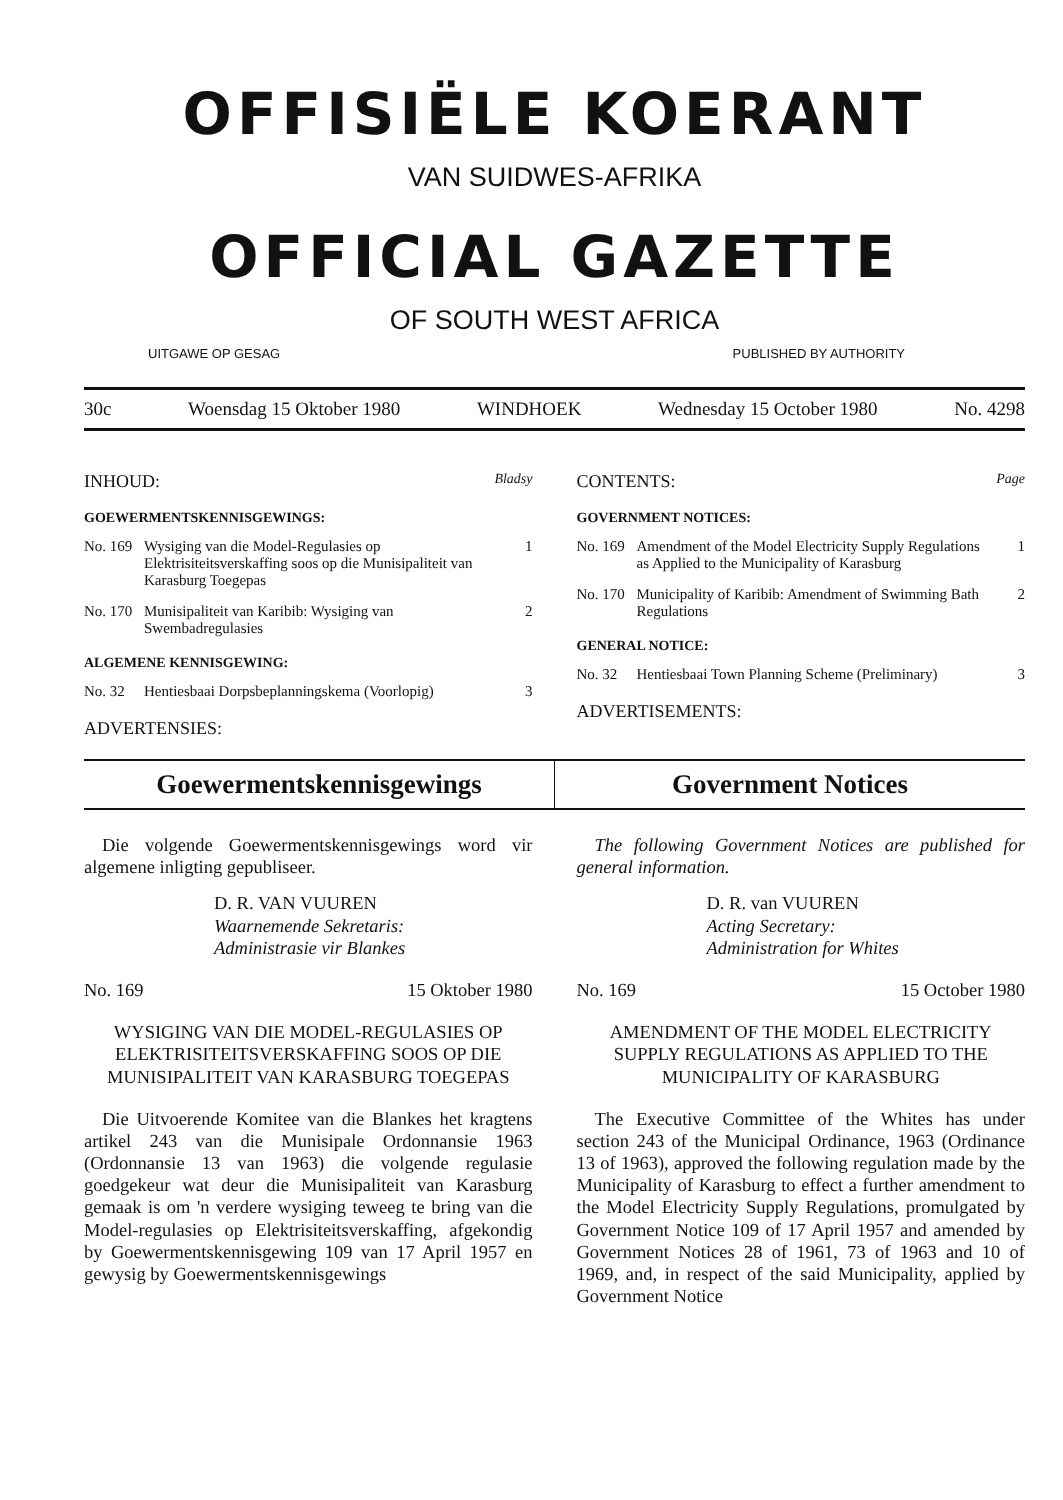OFFISIËLE KOERANT
VAN SUIDWES-AFRIKA
OFFICIAL GAZETTE
OF SOUTH WEST AFRICA
UITGAWE OP GESAG PUBLISHED BY AUTHORITY
30c Woensdag 15 Oktober 1980 WINDHOEK Wednesday 15 October 1980 No. 4298
INHOUD: Bladsy
GOEWERMENTSKENNISGEWINGS:
No. 169 Wysiging van die Model-Regulasies op Elektrisiteitsverskaffing soos op die Munisipaliteit van Karasburg Toegepas 1
No. 170 Munisipaliteit van Karibib: Wysiging van Swembadregulasies 2
ALGEMENE KENNISGEWING:
No. 32 Hentiesbaai Dorpsbeplanningskema (Voorlopig) 3
ADVERTENSIES:
CONTENTS: Page
GOVERNMENT NOTICES:
No. 169 Amendment of the Model Electricity Supply Regulations as Applied to the Municipality of Karasburg 1
No. 170 Municipality of Karibib: Amendment of Swimming Bath Regulations 2
GENERAL NOTICE:
No. 32 Hentiesbaai Town Planning Scheme (Preliminary) 3
ADVERTISEMENTS:
Goewermentskennisgewings Government Notices
Die volgende Goewermentskennisgewings word vir algemene inligting gepubliseer.
D. R. VAN VUUREN
Waarnemende Sekretaris:
Administrasie vir Blankes
No. 169 15 Oktober 1980
WYSIGING VAN DIE MODEL-REGULASIES OP ELEKTRISITEITSVERSKAFFING SOOS OP DIE MUNISIPALITEIT VAN KARASBURG TOEGEPAS
Die Uitvoerende Komitee van die Blankes het kragtens artikel 243 van die Munisipale Ordonnansie 1963 (Ordonnansie 13 van 1963) die volgende regulasie goedgekeur wat deur die Munisipaliteit van Karasburg gemaak is om 'n verdere wysiging teweeg te bring van die Model-regulasies op Elektrisiteitsverskaffing, afgekondig by Goewermentskennisgewing 109 van 17 April 1957 en gewysig by Goewermentskennisgewings
The following Government Notices are published for general information.
D. R. van VUUREN
Acting Secretary:
Administration for Whites
No. 169 15 October 1980
AMENDMENT OF THE MODEL ELECTRICITY SUPPLY REGULATIONS AS APPLIED TO THE MUNICIPALITY OF KARASBURG
The Executive Committee of the Whites has under section 243 of the Municipal Ordinance, 1963 (Ordinance 13 of 1963), approved the following regulation made by the Municipality of Karasburg to effect a further amendment to the Model Electricity Supply Regulations, promulgated by Government Notice 109 of 17 April 1957 and amended by Government Notices 28 of 1961, 73 of 1963 and 10 of 1969, and, in respect of the said Municipality, applied by Government Notice